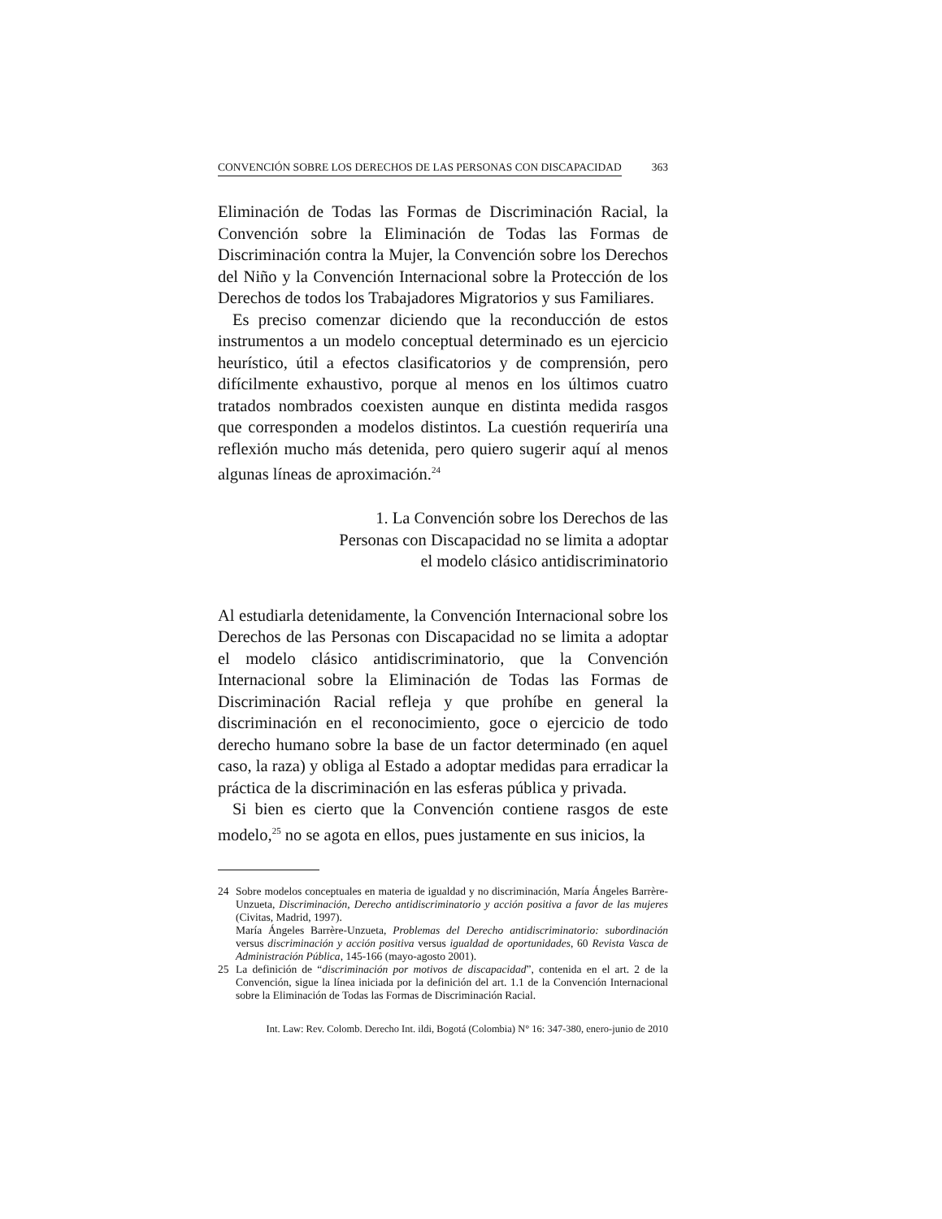CONVENCIÓN SOBRE LOS DERECHOS DE LAS PERSONAS CON DISCAPACIDAD 363
Eliminación de Todas las Formas de Discriminación Racial, la Convención sobre la Eliminación de Todas las Formas de Discriminación contra la Mujer, la Convención sobre los Derechos del Niño y la Convención Internacional sobre la Protección de los Derechos de todos los Trabajadores Migratorios y sus Familiares.
Es preciso comenzar diciendo que la reconducción de estos instrumentos a un modelo conceptual determinado es un ejercicio heurístico, útil a efectos clasificatorios y de comprensión, pero difícilmente exhaustivo, porque al menos en los últimos cuatro tratados nombrados coexisten aunque en distinta medida rasgos que corresponden a modelos distintos. La cuestión requeriría una reflexión mucho más detenida, pero quiero sugerir aquí al menos algunas líneas de aproximación.<sup>24</sup>
1. La Convención sobre los Derechos de las
Personas con Discapacidad no se limita a adoptar
el modelo clásico antidiscriminatorio
Al estudiarla detenidamente, la Convención Internacional sobre los Derechos de las Personas con Discapacidad no se limita a adoptar el modelo clásico antidiscriminatorio, que la Convención Internacional sobre la Eliminación de Todas las Formas de Discriminación Racial refleja y que prohíbe en general la discriminación en el reconocimiento, goce o ejercicio de todo derecho humano sobre la base de un factor determinado (en aquel caso, la raza) y obliga al Estado a adoptar medidas para erradicar la práctica de la discriminación en las esferas pública y privada.
Si bien es cierto que la Convención contiene rasgos de este modelo,<sup>25</sup> no se agota en ellos, pues justamente en sus inicios, la
24 Sobre modelos conceptuales en materia de igualdad y no discriminación, María Ángeles Barrère-Unzueta, Discriminación, Derecho antidiscriminatorio y acción positiva a favor de las mujeres (Civitas, Madrid, 1997).
María Ángeles Barrère-Unzueta, Problemas del Derecho antidiscriminatorio: subordinación versus discriminación y acción positiva versus igualdad de oportunidades, 60 Revista Vasca de Administración Pública, 145-166 (mayo-agosto 2001).
25 La definición de “discriminación por motivos de discapacidad”, contenida en el art. 2 de la Convención, sigue la línea iniciada por la definición del art. 1.1 de la Convención Internacional sobre la Eliminación de Todas las Formas de Discriminación Racial.
Int. Law: Rev. Colomb. Derecho Int. ildi, Bogotá (Colombia) N° 16: 347-380, enero-junio de 2010